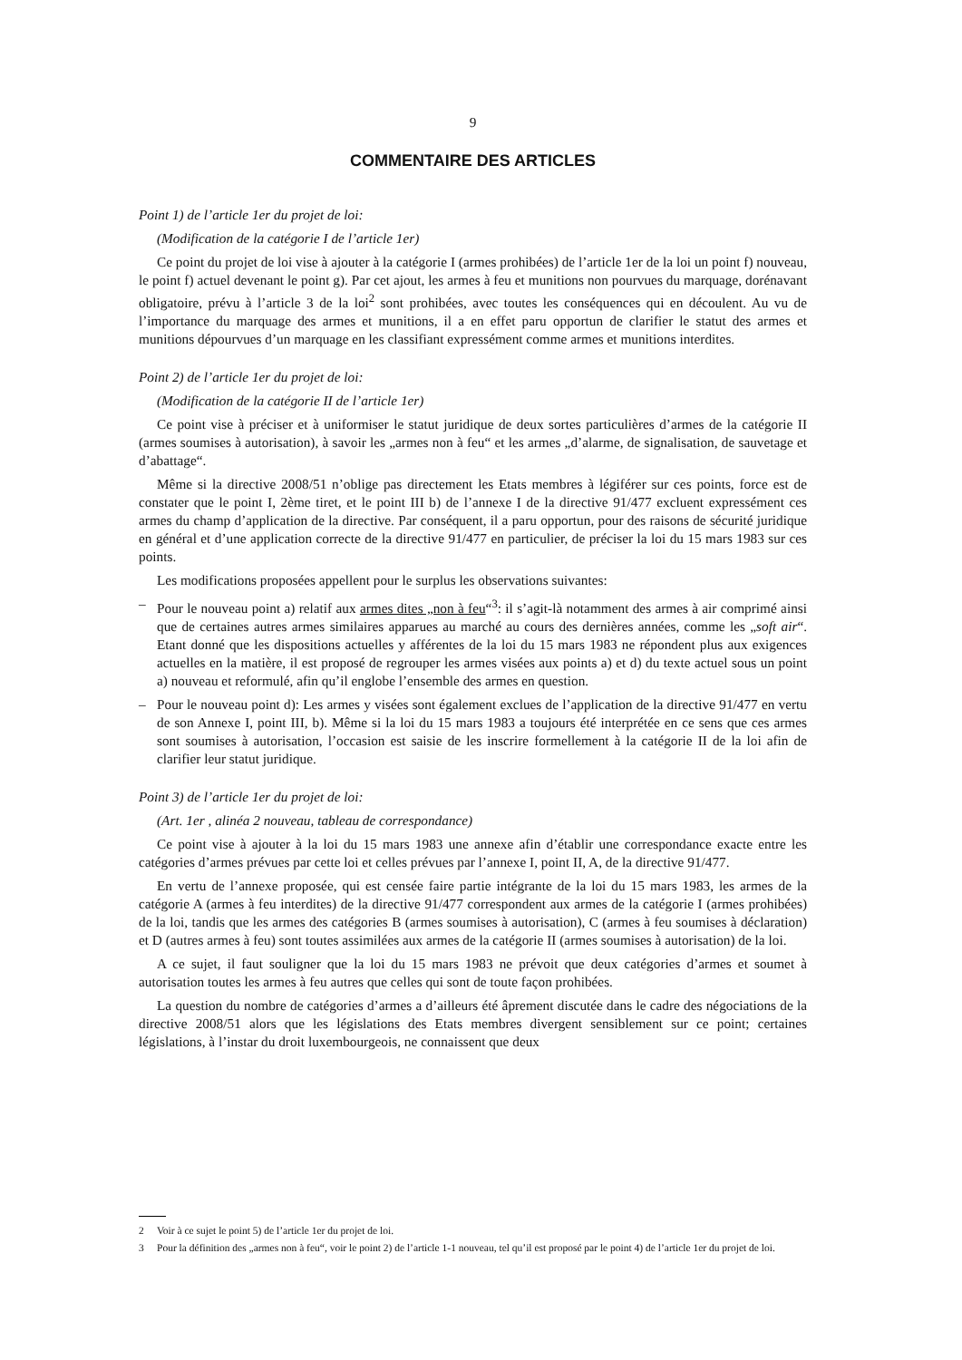9
COMMENTAIRE DES ARTICLES
Point 1) de l’article 1er du projet de loi:
(Modification de la catégorie I de l’article 1er)
Ce point du projet de loi vise à ajouter à la catégorie I (armes prohibées) de l’article 1er de la loi un point f) nouveau, le point f) actuel devenant le point g). Par cet ajout, les armes à feu et munitions non pourvues du marquage, dorénavant obligatoire, prévu à l’article 3 de la loi<sup>2</sup> sont prohibées, avec toutes les conséquences qui en découlent. Au vu de l’importance du marquage des armes et munitions, il a en effet paru opportun de clarifier le statut des armes et munitions dépourvues d’un marquage en les classifiant expressément comme armes et munitions interdites.
Point 2) de l’article 1er du projet de loi:
(Modification de la catégorie II de l’article 1er)
Ce point vise à préciser et à uniformiser le statut juridique de deux sortes particulières d’armes de la catégorie II (armes soumises à autorisation), à savoir les „armes non à feu“ et les armes „d’alarme, de signalisation, de sauvetage et d’abattage“.
Même si la directive 2008/51 n’oblige pas directement les Etats membres à légiférer sur ces points, force est de constater que le point I, 2ème tiret, et le point III b) de l’annexe I de la directive 91/477 excluent expressément ces armes du champ d’application de la directive. Par conséquent, il a paru opportun, pour des raisons de sécurité juridique en général et d’une application correcte de la directive 91/477 en particulier, de préciser la loi du 15 mars 1983 sur ces points.
Les modifications proposées appellent pour le surplus les observations suivantes:
– Pour le nouveau point a) relatif aux armes dites „non à feu“<sup>3</sup>: il s’agit-là notamment des armes à air comprimé ainsi que de certaines autres armes similaires apparues au marché au cours des dernières années, comme les „soft air“. Etant donné que les dispositions actuelles y afférentes de la loi du 15 mars 1983 ne répondent plus aux exigences actuelles en la matière, il est proposé de regrouper les armes visées aux points a) et d) du texte actuel sous un point a) nouveau et reformulé, afin qu’il englobe l’ensemble des armes en question.
– Pour le nouveau point d): Les armes y visées sont également exclues de l’application de la directive 91/477 en vertu de son Annexe I, point III, b). Même si la loi du 15 mars 1983 a toujours été interprétée en ce sens que ces armes sont soumises à autorisation, l’occasion est saisie de les inscrire formellement à la catégorie II de la loi afin de clarifier leur statut juridique.
Point 3) de l’article 1er du projet de loi:
(Art. 1er , alinéa 2 nouveau, tableau de correspondance)
Ce point vise à ajouter à la loi du 15 mars 1983 une annexe afin d’établir une correspondance exacte entre les catégories d’armes prévues par cette loi et celles prévues par l’annexe I, point II, A, de la directive 91/477.
En vertu de l’annexe proposée, qui est censée faire partie intégrante de la loi du 15 mars 1983, les armes de la catégorie A (armes à feu interdites) de la directive 91/477 correspondent aux armes de la catégorie I (armes prohibées) de la loi, tandis que les armes des catégories B (armes soumises à autorisation), C (armes à feu soumises à déclaration) et D (autres armes à feu) sont toutes assimilées aux armes de la catégorie II (armes soumises à autorisation) de la loi.
A ce sujet, il faut souligner que la loi du 15 mars 1983 ne prévoit que deux catégories d’armes et soumet à autorisation toutes les armes à feu autres que celles qui sont de toute façon prohibées.
La question du nombre de catégories d’armes a d’ailleurs été âprement discutée dans le cadre des négociations de la directive 2008/51 alors que les législations des Etats membres divergent sensiblement sur ce point; certaines législations, à l’instar du droit luxembourgeois, ne connaissent que deux
2 Voir à ce sujet le point 5) de l’article 1er du projet de loi.
3 Pour la définition des „armes non à feu“, voir le point 2) de l’article 1-1 nouveau, tel qu’il est proposé par le point 4) de l’article 1er du projet de loi.